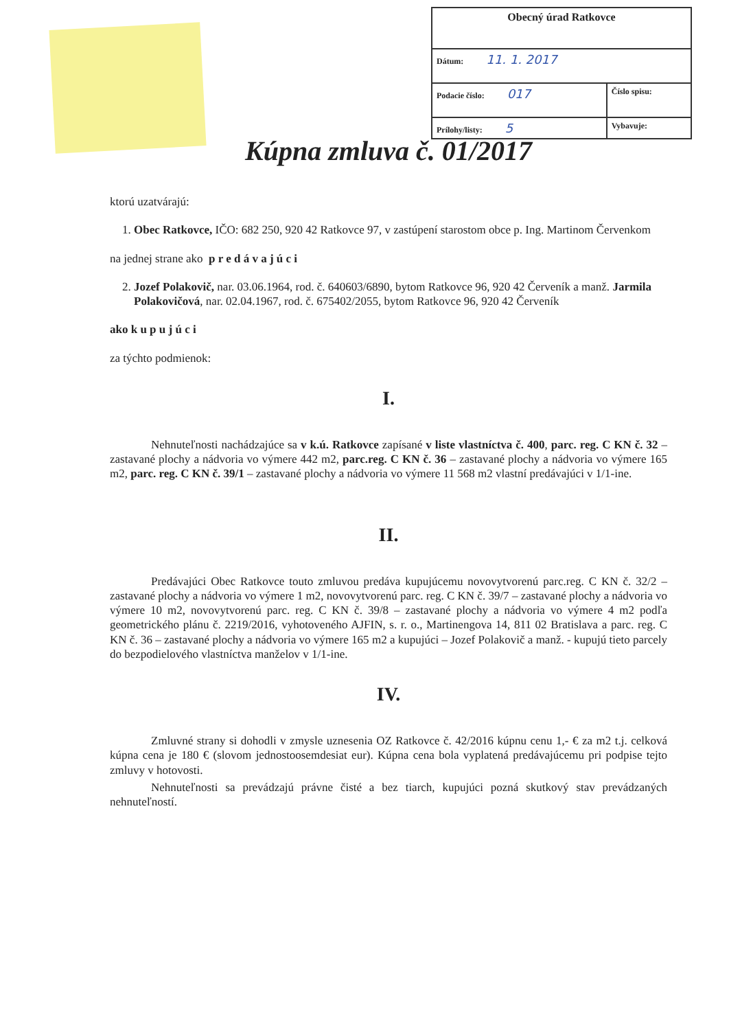| Obecný úrad Ratkovce | |
| Dátum: 11. 1. 2017 | |
| Podacie číslo: 017 | Číslo spisu: |
| Prílohy/listy: 5 | Vybavuje: |
Kúpna zmluva č. 01/2017
ktorú uzatvárajú:
1. Obec Ratkovce, IČO: 682 250, 920 42 Ratkovce 97, v zastúpení starostom obce p. Ing. Martinom Červenkom
na jednej strane ako p r e d á v a j ú c i
2. Jozef Polakovič, nar. 03.06.1964, rod. č. 640603/6890, bytom Ratkovce 96, 920 42 Červeník a manž. Jarmila Polakovičová, nar. 02.04.1967, rod. č. 675402/2055, bytom Ratkovce 96, 920 42 Červeník
ako k u p u j ú c i
za týchto podmienok:
I.
Nehnuteľnosti nachádzajúce sa v k.ú. Ratkovce zapísané v liste vlastníctva č. 400, parc. reg. C KN č. 32 – zastavané plochy a nádvoria vo výmere 442 m2, parc.reg. C KN č. 36 – zastavané plochy a nádvoria vo výmere 165 m2, parc. reg. C KN č. 39/1 – zastavané plochy a nádvoria vo výmere 11 568 m2 vlastní predávajúci v 1/1-ine.
II.
Predávajúci Obec Ratkovce touto zmluvou predáva kupujúcemu novovytvorenú parc.reg. C KN č. 32/2 – zastavané plochy a nádvoria vo výmere 1 m2, novovytvorenú parc. reg. C KN č. 39/7 – zastavané plochy a nádvoria vo výmere 10 m2, novovytvorenú parc. reg. C KN č. 39/8 – zastavané plochy a nádvoria vo výmere 4 m2 podľa geometrického plánu č. 2219/2016, vyhotoveného AJFIN, s. r. o., Martinengova 14, 811 02 Bratislava a parc. reg. C KN č. 36 – zastavané plochy a nádvoria vo výmere 165 m2 a kupujúci – Jozef Polakovič a manž. - kupujú tieto parcely do bezpodielového vlastníctva manželov v 1/1-ine.
IV.
Zmluvné strany si dohodli v zmysle uznesenia OZ Ratkovce č. 42/2016 kúpnu cenu 1,- € za m2 t.j. celková kúpna cena je 180 € (slovom jednostoosemdesiat eur). Kúpna cena bola vyplatená predávajúcemu pri podpise tejto zmluvy v hotovosti.
Nehnuteľnosti sa prevádzajú právne čisté a bez tiarch, kupujúci pozná skutkový stav prevádzaných nehnuteľností.